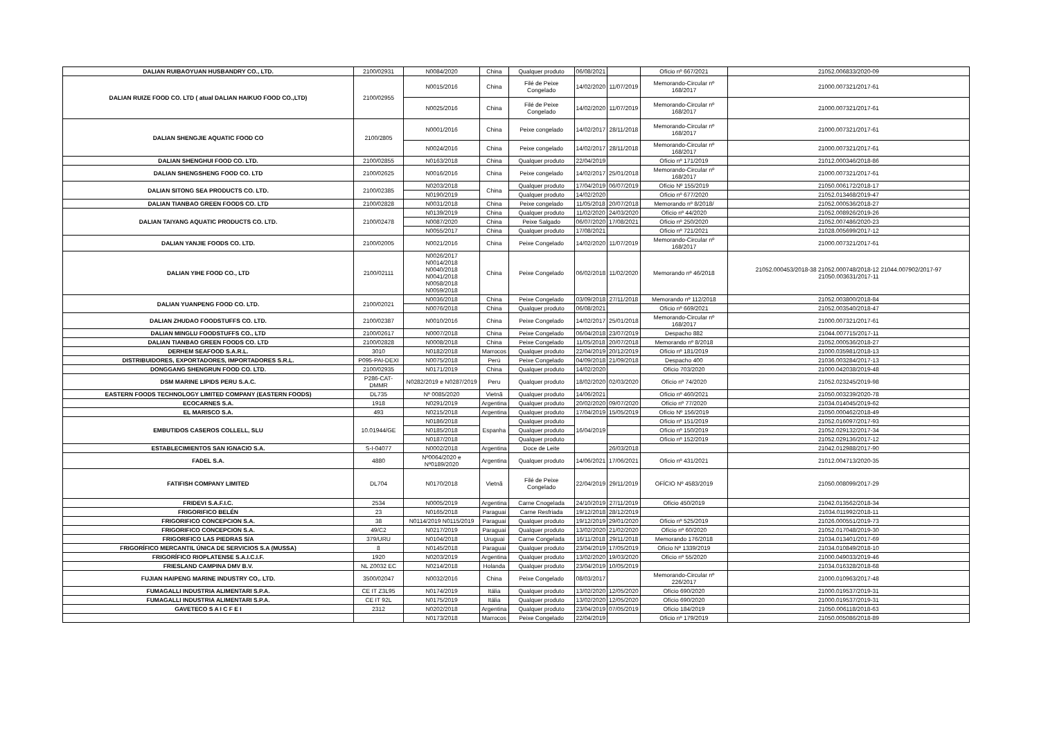| DALIAN RUIBAOYUAN HUSBANDRY CO., LTD. | 2100/02931 | N0084/2020 | China | Qualquer produto | 06/08/2021 | | Ofício nº 667/2021 | 21052.006833/2020-09 |
| DALIAN RUIZE FOOD CO. LTD ( atual DALIAN HAIKUO FOOD CO.,LTD) | 2100/02955 | N0015/2016 | China | Filé de Peixe Congelado | 14/02/2020 | 11/07/2019 | Memorando-Circular nº 168/2017 | 21000.007321/2017-61 |
| | | N0025/2016 | China | Filé de Peixe Congelado | 14/02/2020 | 11/07/2019 | Memorando-Circular nº 168/2017 | 21000.007321/2017-61 |
| DALIAN SHENGJIE AQUATIC FOOD CO | 2100/2805 | N0001/2016 | China | Peixe congelado | 14/02/2017 | 28/11/2018 | Memorando-Circular nº 168/2017 | 21000.007321/2017-61 |
| | | N0024/2016 | China | Peixe congelado | 14/02/2017 | 28/11/2018 | Memorando-Circular nº 168/2017 | 21000.007321/2017-61 |
| DALIAN SHENGHUI FOOD CO. LTD. | 2100/02855 | N0163/2018 | China | Qualquer produto | 22/04/2019 | | Ofício nº 171/2019 | 21012.000346/2018-86 |
| DALIAN SHENGSHENG FOOD CO. LTD | 2100/02625 | N0016/2016 | China | Peixe congelado | 14/02/2017 | 25/01/2018 | Memorando-Circular nº 168/2017 | 21000.007321/2017-61 |
| DALIAN SITONG SEA PRODUCTS CO. LTD. | 2100/02385 | N0203/2018 | China | Qualquer produto | 17/04/2019 | 06/07/2019 | Ofício Nº 155/2019 | 21050.006172/2018-17 |
| | | N0190/2019 | | Qualquer produto | 14/02/2020 | | Ofício nº 677/2020 | 21052.013468/2019-47 |
| DALIAN TIANBAO GREEN FOODS CO. LTD | 2100/02828 | N0031/2018 | China | Peixe congelado | 11/05/2018 | 20/07/2018 | Memorando nº 8/2018/ | 21052.000536/2018-27 |
| DALIAN TAIYANG AQUATIC PRODUCTS CO. LTD. | 2100/02478 | N0139/2019 | China | Qualquer produto | 11/02/2020 | 24/03/2020 | Ofício nº 44/2020 | 21052.008926/2019-26 |
| | | N0087/2020 | China | Peixe Salgado | 06/07/2020 | 17/08/2021 | Ofício nº 250/2020 | 21052.007486/2020-23 |
| | | N0055/2017 | China | Qualquer produto | 17/08/2021 | | Ofício nº 721/2021 | 21028.005699/2017-12 |
| DALIAN YANJIE FOODS CO. LTD. | 2100/02005 | N0021/2016 | China | Peixe Congelado | 14/02/2020 | 11/07/2019 | Memorando-Circular nº 168/2017 | 21000.007321/2017-61 |
| DALIAN YIHE FOOD CO., LTD | 2100/02111 | N0026/2017 N0014/2018 N0040/2018 N0041/2018 N0058/2018 N0059/2018 | China | Peixe Congelado | 06/02/2018 | 11/02/2020 | Memorando nº 46/2018 | 21052.000453/2018-38 21052.000748/2018-12 21044.007902/2017-97 21050.003631/2017-11 |
| DALIAN YUANPENG FOOD CO. LTD. | 2100/02021 | N0036/2018 | China | Peixe Congelado | 03/09/2018 | 27/11/2018 | Memorando nº 112/2018 | 21052.003800/2018-84 |
| | | N0076/2018 | China | Qualquer produto | 06/08/2021 | | Ofício nº 669/2021 | 21052.003540/2018-47 |
| DALIAN ZHUDAO FOODSTUFFS CO. LTD. | 2100/02387 | N0010/2016 | China | Peixe Congelado | 14/02/2017 | 25/01/2018 | Memorando-Circular nº 168/2017 | 21000.007321/2017-61 |
| DALIAN MINGLU FOODSTUFFS CO., LTD | 2100/02617 | N0007/2018 | China | Peixe Congelado | 06/04/2018 | 23/07/2019 | Despacho 882 | 21044.007715/2017-11 |
| DALIAN TIANBAO GREEN FOODS CO. LTD | 2100/02828 | N0008/2018 | China | Peixe Congelado | 11/05/2018 | 20/07/2018 | Memorando nº 8/2018 | 21052.000536/2018-27 |
| DERHEM SEAFOOD S.A.R.L. | 3010 | N0182/2018 | Marrocos | Qualquer produto | 22/04/2019 | 20/12/2019 | Ofício nº 181/2019 | 21000.035981/2018-13 |
| DISTRIBUIDORES, EXPORTADORES, IMPORTADORES S.R.L. | P095-PAI-DEXI | N0075/2018 | Perú | Peixe Congelado | 04/09/2018 | 21/09/2018 | Despacho 400 | 21036.003284/2017-13 |
| DONGGANG SHENGRUN FOOD CO. LTD. | 2100/02935 | N0171/2019 | China | Qualquer produto | 14/02/2020 | | Ofício 703/2020 | 21000.042038/2019-48 |
| DSM MARINE LIPIDS PERU S.A.C. | P286-CAT-DMMR | N0282/2019 e N0287/2019 | Peru | Qualquer produto | 18/02/2020 | 02/03/2020 | Ofício nº 74/2020 | 21052.023245/2019-98 |
| EASTERN FOODS TECHNOLOGY LIMITED COMPANY (EASTERN FOODS) | DL735 | Nº 0085/2020 | Vietnã | Qualquer produto | 14/06/2021 | | Ofício nº 460/2021 | 21050.003239/2020-78 |
| ECOCARNES S.A. | 1918 | N0291/2019 | Argentina | Qualquer produto | 20/02/2020 | 09/07/2020 | Ofício nº 77/2020 | 21034.014045/2019-62 |
| EL MARISCO S.A. | 493 | N0215/2018 | Argentina | Qualquer produto | 17/04/2019 | 15/05/2019 | Ofício Nº 156/2019 | 21050.000462/2018-49 |
| EMBUTIDOS CASEROS COLLELL, SLU | 10.01944/GE | N0186/2018 | Espanha | Qualquer produto | 16/04/2019 | | Ofício nº 151/2019 | 21052.016097/2017-93 |
| | | N0185/2018 | | Qualquer produto | | | Ofício nº 150/2019 | 21052.029132/2017-34 |
| | | N0187/2018 | | Qualquer produto | | | Ofício nº 152/2019 | 21052.029136/2017-12 |
| ESTABLECIMIENTOS SAN IGNACIO S.A. | S-I-04077 | N0002/2018 | Argentina | Doce de Leite | | 26/03/2018 | | 21042.012988/2017-90 |
| FADEL S.A. | 4880 | Nº0064/2020 e Nº0189/2020 | Argentina | Qualquer produto | 14/06/2021 | 17/06/2021 | Ofício nº 431/2021 | 21012.004713/2020-35 |
| FATIFISH COMPANY LIMITED | DL704 | N0170/2018 | Vietnã | Filé de Peixe Congelado | 22/04/2019 | 29/11/2019 | OFÍCIO Nº 4583/2019 | 21050.008099/2017-29 |
| FRIDEVI S.A.F.I.C. | 2534 | N0005/2019 | Argentina | Carne Cnogelada | 24/10/2019 | 27/11/2019 | Ofício 450/2019 | 21042.013562/2018-34 |
| FRIGORIFICO BELÉN | 23 | N0165/2018 | Paraguai | Carne Resfriada | 19/12/2018 | 28/12/2019 | | 21034.011992/2018-11 |
| FRIGORIFICO CONCEPCION S.A. | 38 | N0114/2019 N0115/2019 | Paraguai | Qualquer produto | 19/12/2019 | 29/01/2020 | Ofício nº 525/2019 | 21026.000551/2019-73 |
| FRIGORIFICO CONCEPCION S.A. | 49/C2 | N0217/2019 | Paraguai | Qualquer produto | 13/02/2020 | 21/02/2020 | Ofício nº 60/2020 | 21052.017048/2019-30 |
| FRIGORIFICO LAS PIEDRAS S/A | 379/URU | N0104/2018 | Uruguai | Carne Congelada | 16/11/2018 | 29/11/2018 | Memorando 176/2018 | 21034.013401/2017-69 |
| FRIGORÍFICO MERCANTIL ÚNICA DE SERVICIOS S.A (MUSSA) | 8 | N0145/2018 | Paraguai | Qualquer produto | 23/04/2019 | 17/05/2019 | Ofício Nº 1339/2019 | 21034.010849/2018-10 |
| FRIGORÍFICO RIOPLATENSE S.A.I.C.I.F. | 1920 | N0203/2019 | Argentina | Qualquer produto | 13/02/2020 | 19/03/2020 | Ofício nº 55/2020 | 21000.049033/2019-46 |
| FRIESLAND CAMPINA DMV B.V. | NL Z0032 EC | N0214/2018 | Holanda | Qualquer produto | 23/04/2019 | 10/05/2019 | | 21034.016328/2018-68 |
| FUJIAN HAIPENG MARINE INDUSTRY CO,. LTD. | 3500/02047 | N0032/2016 | China | Peixe Congelado | 08/03/2017 | | Memorando-Circular nº 226/2017 | 21000.010963/2017-48 |
| FUMAGALLI INDUSTRIA ALIMENTARI S.P.A. | CE IT Z3L95 | N0174/2019 | Itália | Qualquer produto | 13/02/2020 | 12/05/2020 | Ofício 690/2020 | 21000.019537/2019-31 |
| FUMAGALLI INDUSTRIA ALIMENTARI S.P.A. | CE IT 92L | N0175/2019 | Itália | Qualquer produto | 13/02/2020 | 12/05/2020 | Ofício 690/2020 | 21000.019537/2019-31 |
| GAVETECO S A I C F E I | 2312 | N0202/2018 | Argentina | Qualquer produto | 23/04/2019 | 07/05/2019 | Ofício 184/2019 | 21050.006118/2018-63 |
| | | N0173/2018 | Marrocos | Peixe Congelado | 22/04/2019 | | Ofício nº 179/2019 | 21050.005086/2018-89 |